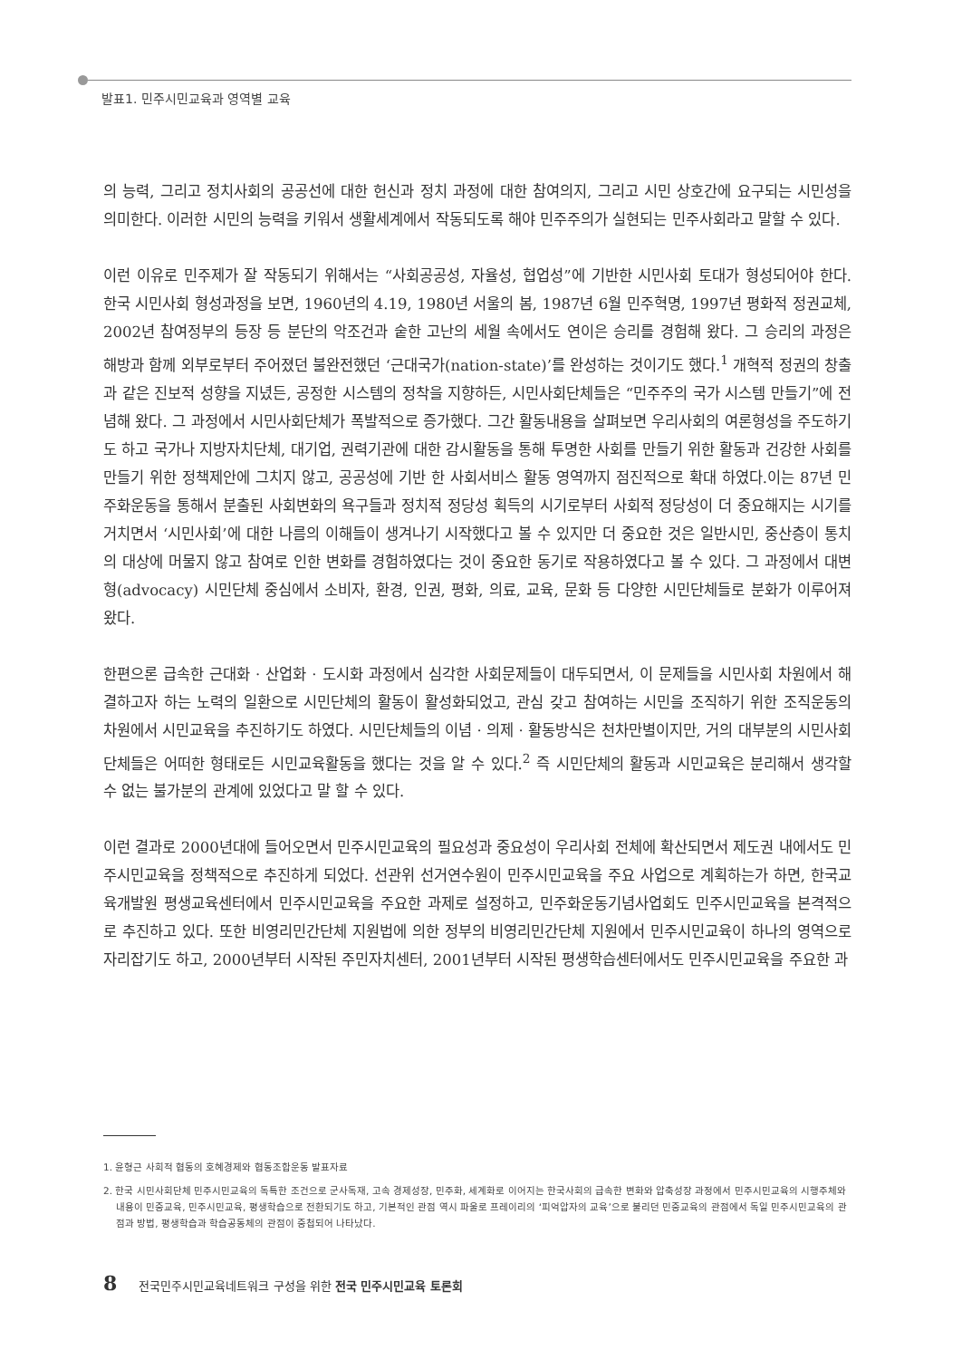발표1. 민주시민교육과 영역별 교육
의 능력, 그리고 정치사회의 공공선에 대한 헌신과 정치 과정에 대한 참여의지, 그리고 시민 상호간에 요구되는 시민성을 의미한다. 이러한 시민의 능력을 키워서 생활세계에서 작동되도록 해야 민주주의가 실현되는 민주사회라고 말할 수 있다.
이런 이유로 민주제가 잘 작동되기 위해서는 “사회공공성, 자율성, 협업성”에 기반한 시민사회 토대가 형성되어야 한다. 한국 시민사회 형성과정을 보면, 1960년의 4.19, 1980년 서울의 봄, 1987년 6월 민주혁명, 1997년 평화적 정권교체, 2002년 참여정부의 등장 등 분단의 악조건과 숱한 고난의 세월 속에서도 연이은 승리를 경험해 왔다. 그 승리의 과정은 해방과 함께 외부로부터 주어졌던 불완전했던 ‘근대국가(nation-state)’를 완성하는 것이기도 했다.<sup>1</sup> 개혁적 정권의 창출과 같은 진보적 성향을 지녔든, 공정한 시스템의 정착을 지향하든, 시민사회단체들은 “민주주의 국가 시스템 만들기”에 전념해 왔다. 그 과정에서 시민사회단체가 폭발적으로 증가했다. 그간 활동내용을 살펴보면 우리사회의 여론형성을 주도하기도 하고 국가나 지방자치단체, 대기업, 권력기관에 대한 감시활동을 통해 투명한 사회를 만들기 위한 활동과 건강한 사회를 만들기 위한 정책제안에 그치지 않고, 공공성에 기반 한 사회서비스 활동 영역까지 점진적으로 확대 하였다.이는 87년 민주화운동을 통해서 분출된 사회변화의 욕구들과 정치적 정당성 획득의 시기로부터 사회적 정당성이 더 중요해지는 시기를 거치면서 ‘시민사회’에 대한 나름의 이해들이 생겨나기 시작했다고 볼 수 있지만 더 중요한 것은 일반시민, 중산층이 통치의 대상에 머물지 않고 참여로 인한 변화를 경험하였다는 것이 중요한 동기로 작용하였다고 볼 수 있다. 그 과정에서 대변형(advocacy) 시민단체 중심에서 소비자, 환경, 인권, 평화, 의료, 교육, 문화 등 다양한 시민단체들로 분화가 이루어져 왔다.
한편으론 급속한 근대화 · 산업화 · 도시화 과정에서 심각한 사회문제들이 대두되면서, 이 문제들을 시민사회 차원에서 해결하고자 하는 노력의 일환으로 시민단체의 활동이 활성화되었고, 관심 갖고 참여하는 시민을 조직하기 위한 조직운동의 차원에서 시민교육을 추진하기도 하였다. 시민단체들의 이념 · 의제 · 활동방식은 천차만별이지만, 거의 대부분의 시민사회단체들은 어떠한 형태로든 시민교육활동을 했다는 것을 알 수 있다.<sup>2</sup> 즉 시민단체의 활동과 시민교육은 분리해서 생각할 수 없는 불가분의 관계에 있었다고 말 할 수 있다.
이런 결과로 2000년대에 들어오면서 민주시민교육의 필요성과 중요성이 우리사회 전체에 확산되면서 제도권 내에서도 민주시민교육을 정책적으로 추진하게 되었다. 선관위 선거연수원이 민주시민교육을 주요 사업으로 계획하는가 하면, 한국교육개발원 평생교육센터에서 민주시민교육을 주요한 과제로 설정하고, 민주화운동기념사업회도 민주시민교육을 본격적으로 추진하고 있다. 또한 비영리민간단체 지원법에 의한 정부의 비영리민간단체 지원에서 민주시민교육이 하나의 영역으로 자리잡기도 하고, 2000년부터 시작된 주민자치센터, 2001년부터 시작된 평생학습센터에서도 민주시민교육을 주요한 과
1. 윤형근 사회적 협동의 호혜경제와 협동조합운동 발표자료
2. 한국 시민사회단체 민주시민교육의 독특한 조건으로 군사독재, 고속 경제성장, 민주화, 세계화로 이어지는 한국사회의 급속한 변화와 압축성장 과정에서 민주시민교육의 시행주체와 내용이 민중교육, 민주시민교육, 평생학습으로 전환되기도 하고, 기본적인 관점 역시 파울로 프레이리의 ‘피억압자의 교육’으로 불리던 민중교육의 관점에서 독일 민주시민교육의 관점과 방법, 평생학습과 학습공동체의 관점이 중첩되어 나타났다.
8 전국민주시민교육네트워크 구성을 위한 전국 민주시민교육 토론회